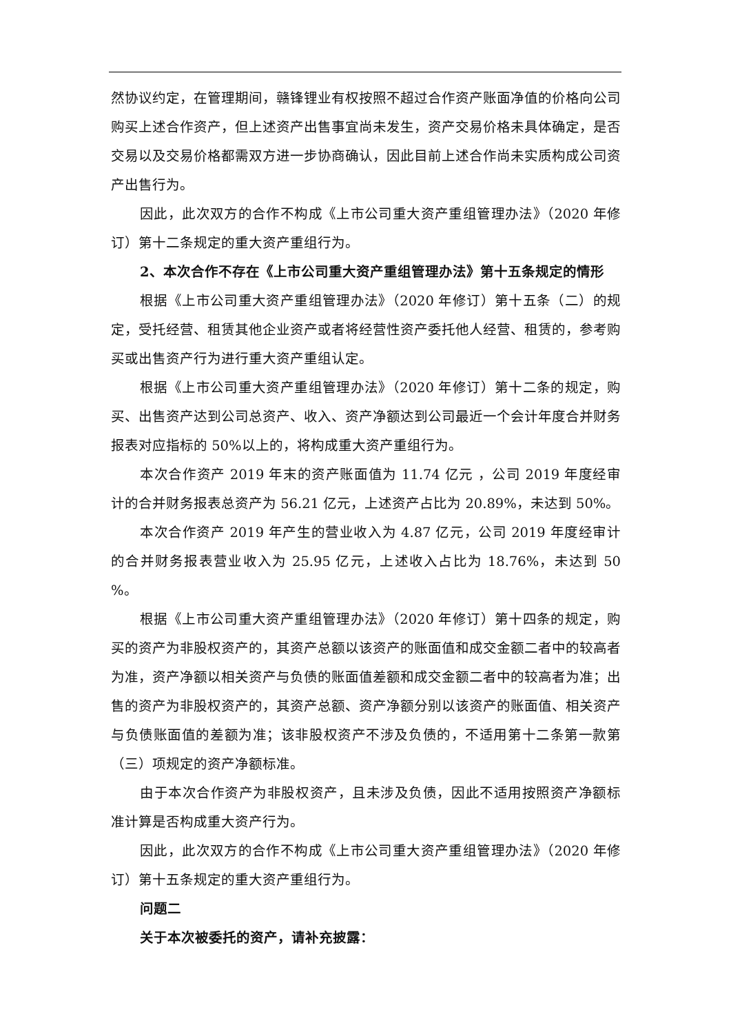然协议约定，在管理期间，赣锋锂业有权按照不超过合作资产账面净值的价格向公司购买上述合作资产，但上述资产出售事宜尚未发生，资产交易价格未具体确定，是否交易以及交易价格都需双方进一步协商确认，因此目前上述合作尚未实质构成公司资产出售行为。
因此，此次双方的合作不构成《上市公司重大资产重组管理办法》（2020 年修订）第十二条规定的重大资产重组行为。
2、本次合作不存在《上市公司重大资产重组管理办法》第十五条规定的情形
根据《上市公司重大资产重组管理办法》（2020 年修订）第十五条（二）的规定，受托经营、租赁其他企业资产或者将经营性资产委托他人经营、租赁的，参考购买或出售资产行为进行重大资产重组认定。
根据《上市公司重大资产重组管理办法》（2020 年修订）第十二条的规定，购买、出售资产达到公司总资产、收入、资产净额达到公司最近一个会计年度合并财务报表对应指标的 50%以上的，将构成重大资产重组行为。
本次合作资产 2019 年末的资产账面值为 11.74 亿元 ，公司 2019 年度经审计的合并财务报表总资产为 56.21 亿元，上述资产占比为 20.89%，未达到 50%。
本次合作资产 2019 年产生的营业收入为 4.87 亿元，公司 2019 年度经审计的合并财务报表营业收入为 25.95 亿元，上述收入占比为 18.76%，未达到 50 %。
根据《上市公司重大资产重组管理办法》（2020 年修订）第十四条的规定，购买的资产为非股权资产的，其资产总额以该资产的账面值和成交金额二者中的较高者为准，资产净额以相关资产与负债的账面值差额和成交金额二者中的较高者为准；出售的资产为非股权资产的，其资产总额、资产净额分别以该资产的账面值、相关资产与负债账面值的差额为准；该非股权资产不涉及负债的，不适用第十二条第一款第（三）项规定的资产净额标准。
由于本次合作资产为非股权资产，且未涉及负债，因此不适用按照资产净额标准计算是否构成重大资产行为。
因此，此次双方的合作不构成《上市公司重大资产重组管理办法》（2020 年修订）第十五条规定的重大资产重组行为。
问题二
关于本次被委托的资产，请补充披露：